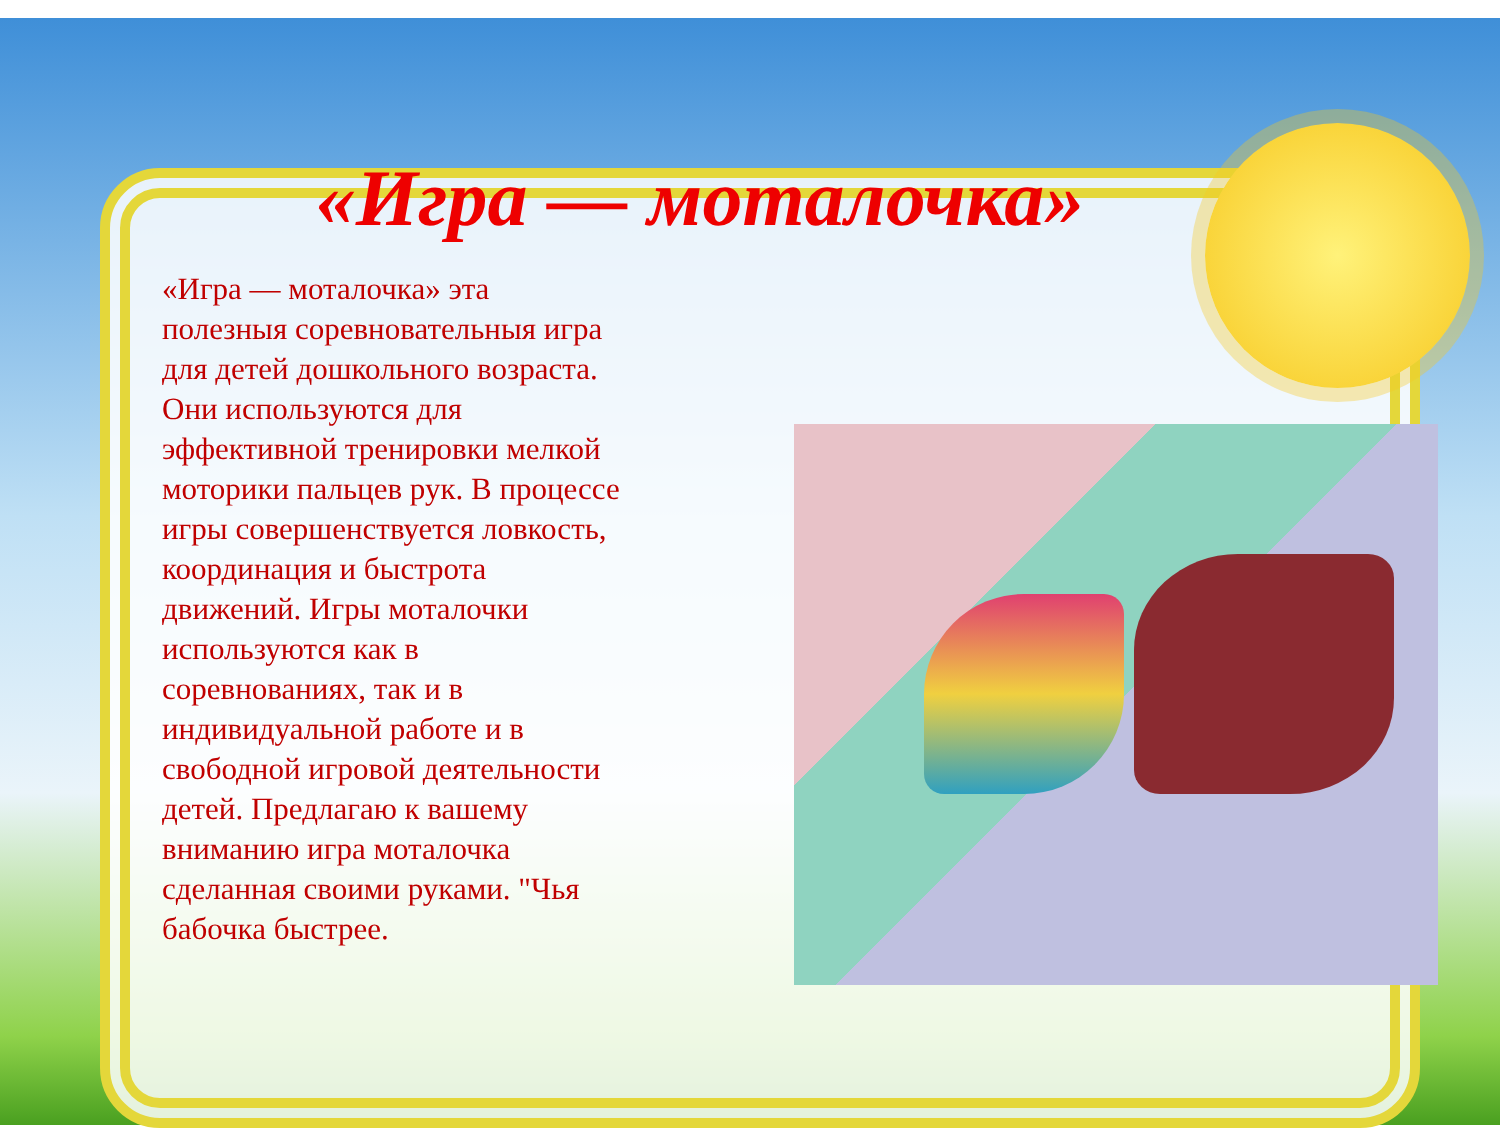«Игра — моталочка»
«Игра — моталочка» эта полезныя соревновательныя игра для детей дошкольного возраста. Они используются для эффективной тренировки мелкой моторики пальцев рук. В процессе игры совершенствуется ловкость, координация и быстрота движений. Игры моталочки используются как в соревнованиях, так и в индивидуальной работе и в свободной игровой деятельности детей. Предлагаю к вашему вниманию игра моталочка сделанная своими руками. "Чья бабочка быстрее.